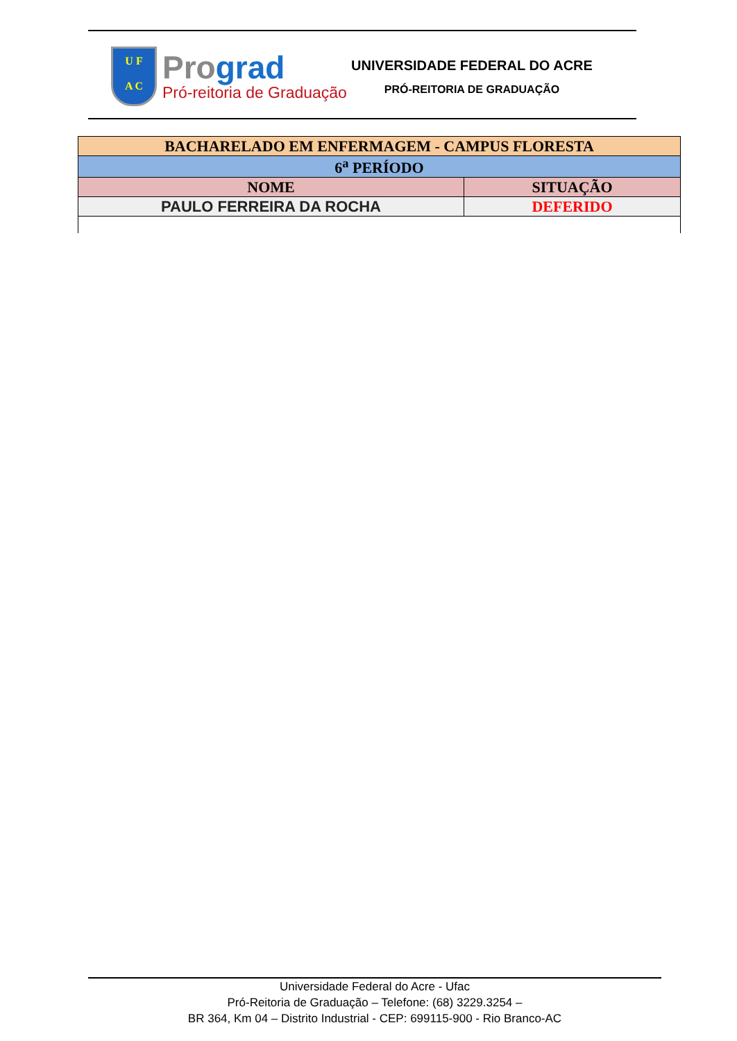U F
A C
Prograd
Pró-reitoria de Graduação
UNIVERSIDADE FEDERAL DO ACRE
PRÓ-REITORIA DE GRADUAÇÃO
| BACHARELADO EM ENFERMAGEM - CAMPUS FLORESTA | |
| --- | --- |
| 6<sup>a</sup> PERÍODO | |
| NOME | SITUAÇÃO |
| PAULO FERREIRA DA ROCHA | DEFERIDO |
Universidade Federal do Acre - Ufac
Pró-Reitoria de Graduação – Telefone: (68) 3229.3254 –
BR 364, Km 04 – Distrito Industrial - CEP: 699115-900 - Rio Branco-AC